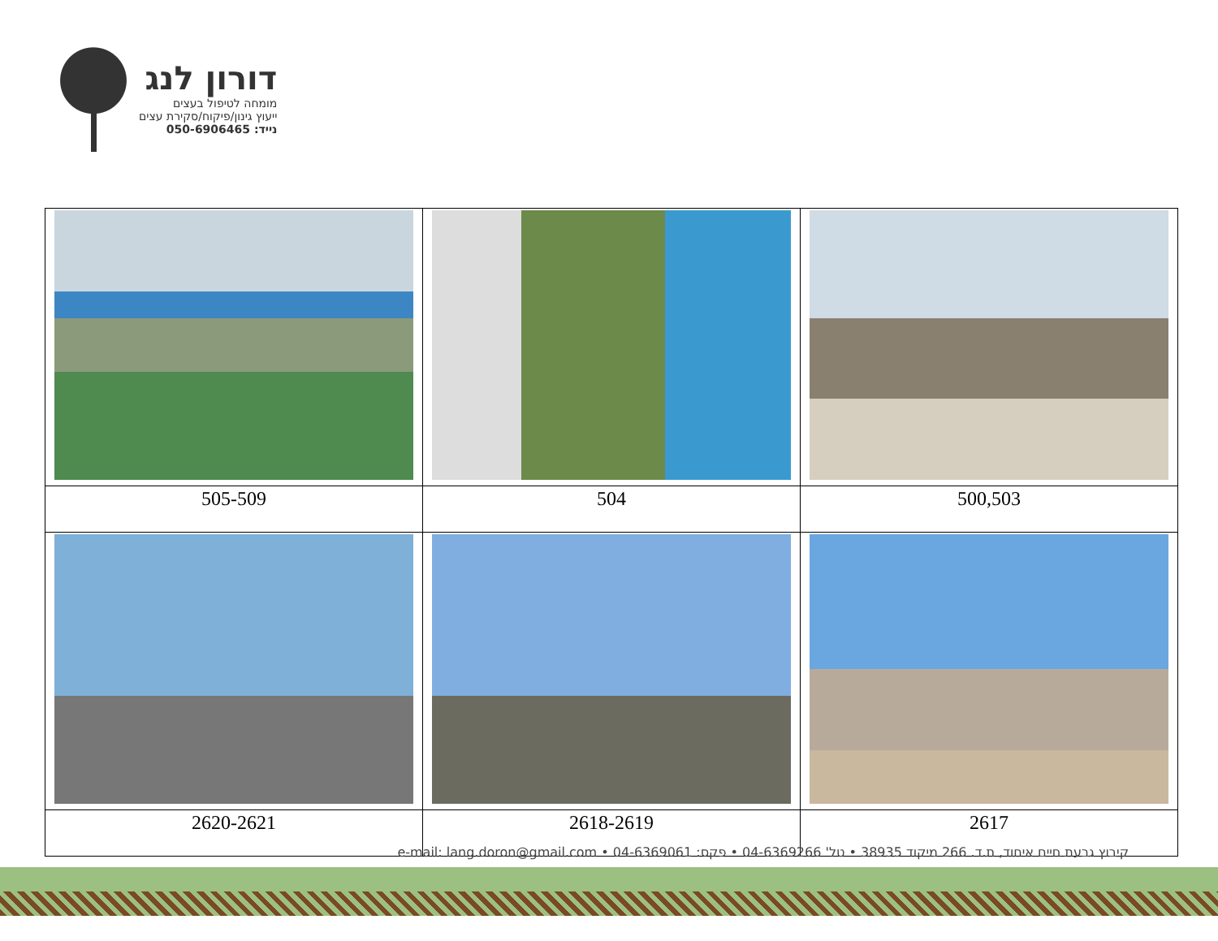דורון לנג
מומחה לטיפול בעצים
ייעוץ גינון/פיקוח/סקירת עצים
נייד: 050-6906465
| 505-509 | 504 | 500,503 |
| 2620-2621 | 2618-2619 | 2617 |
קיבוץ גבעת חיים איחוד, ת.ד. 266 מיקוד 38935 • טל' 04-6369266 • פקס: 04-6369061 • e-mail: lang.doron@gmail.com